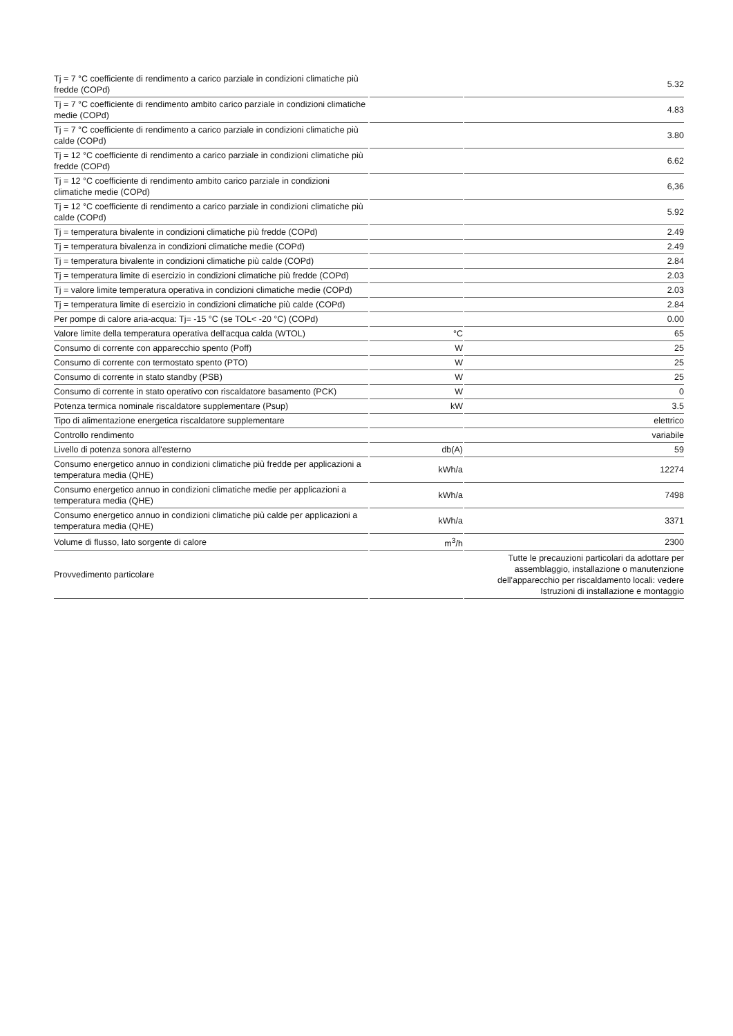| Tj = 7 °C coefficiente di rendimento a carico parziale in condizioni climatiche più fredde (COPd) | | 5.32 |
| Tj = 7 °C coefficiente di rendimento ambito carico parziale in condizioni climatiche medie (COPd) | | 4.83 |
| Tj = 7 °C coefficiente di rendimento a carico parziale in condizioni climatiche più calde (COPd) | | 3.80 |
| Tj = 12 °C coefficiente di rendimento a carico parziale in condizioni climatiche più fredde (COPd) | | 6.62 |
| Tj = 12 °C coefficiente di rendimento ambito carico parziale in condizioni climatiche medie (COPd) | | 6,36 |
| Tj = 12 °C coefficiente di rendimento a carico parziale in condizioni climatiche più calde (COPd) | | 5.92 |
| Tj = temperatura bivalente in condizioni climatiche più fredde (COPd) | | 2.49 |
| Tj = temperatura bivalenza in condizioni climatiche medie (COPd) | | 2.49 |
| Tj = temperatura bivalente in condizioni climatiche più calde (COPd) | | 2.84 |
| Tj = temperatura limite di esercizio in condizioni climatiche più fredde (COPd) | | 2.03 |
| Tj = valore limite temperatura operativa in condizioni climatiche medie (COPd) | | 2.03 |
| Tj = temperatura limite di esercizio in condizioni climatiche più calde (COPd) | | 2.84 |
| Per pompe di calore aria-acqua: Tj= -15 °C (se TOL< -20 °C) (COPd) | | 0.00 |
| Valore limite della temperatura operativa dell'acqua calda (WTOL) | °C | 65 |
| Consumo di corrente con apparecchio spento (Poff) | W | 25 |
| Consumo di corrente con termostato spento (PTO) | W | 25 |
| Consumo di corrente in stato standby (PSB) | W | 25 |
| Consumo di corrente in stato operativo con riscaldatore basamento (PCK) | W | 0 |
| Potenza termica nominale riscaldatore supplementare (Psup) | kW | 3.5 |
| Tipo di alimentazione energetica riscaldatore supplementare | | elettrico |
| Controllo rendimento | | variabile |
| Livello di potenza sonora all'esterno | db(A) | 59 |
| Consumo energetico annuo in condizioni climatiche più fredde per applicazioni a temperatura media (QHE) | kWh/a | 12274 |
| Consumo energetico annuo in condizioni climatiche medie per applicazioni a temperatura media (QHE) | kWh/a | 7498 |
| Consumo energetico annuo in condizioni climatiche più calde per applicazioni a temperatura media (QHE) | kWh/a | 3371 |
| Volume di flusso, lato sorgente di calore | m<sup>3</sup>/h | 2300 |
| Provvedimento particolare | | Tutte le precauzioni particolari da adottare per assemblaggio, installazione o manutenzione dell'apparecchio per riscaldamento locali: vedere Istruzioni di installazione e montaggio |